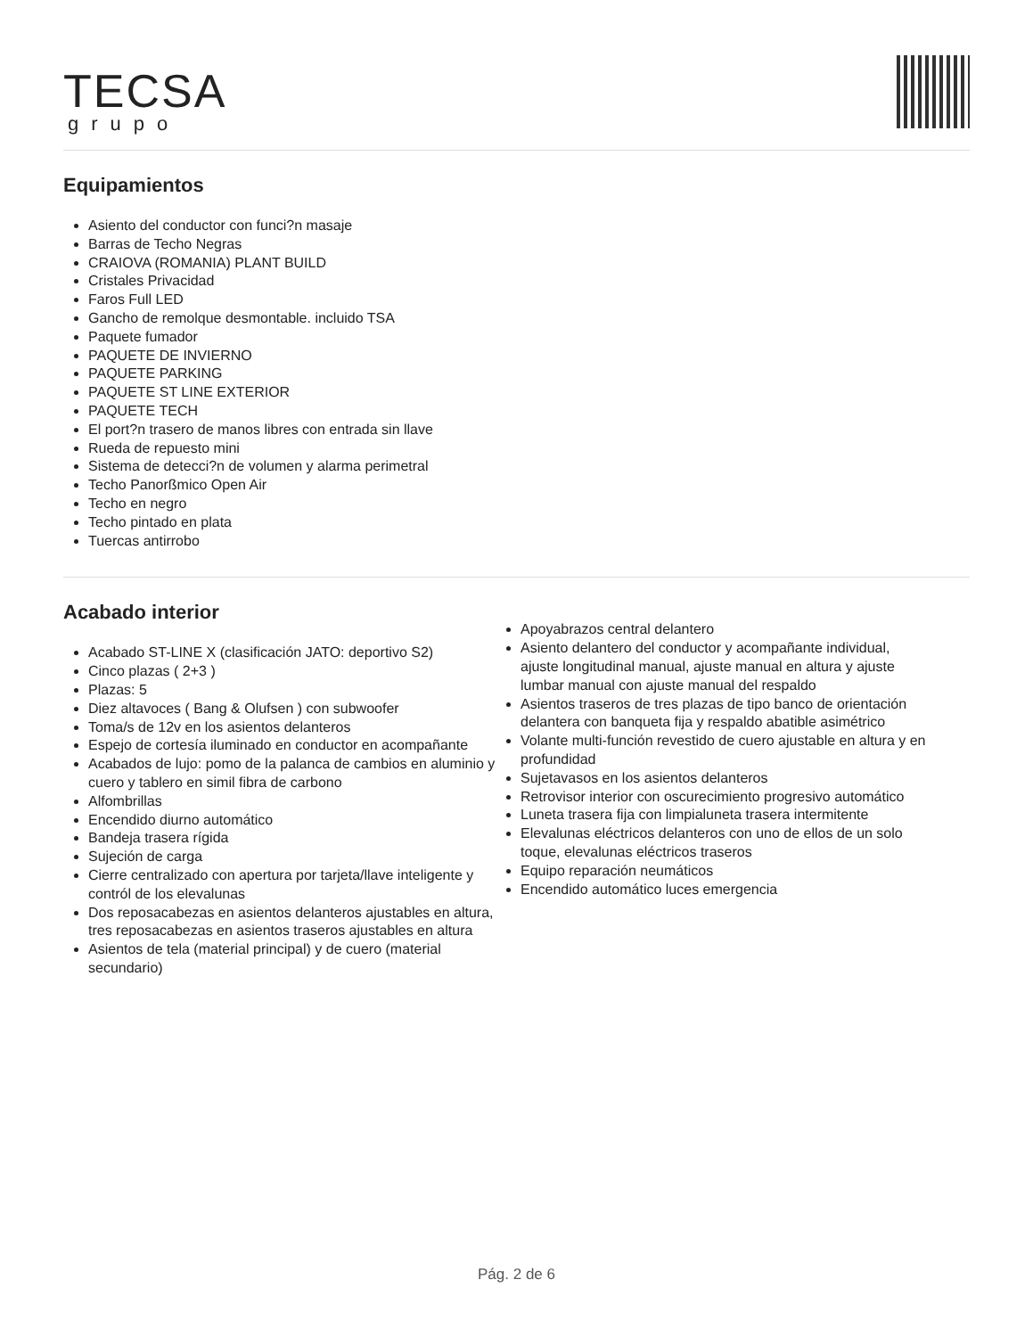TECSA
grupo
Equipamientos
Asiento del conductor con funci?n masaje
Barras de Techo Negras
CRAIOVA (ROMANIA) PLANT BUILD
Cristales Privacidad
Faros Full LED
Gancho de remolque desmontable. incluido TSA
Paquete fumador
PAQUETE DE INVIERNO
PAQUETE PARKING
PAQUETE ST LINE EXTERIOR
PAQUETE TECH
El port?n trasero de manos libres con entrada sin llave
Rueda de repuesto mini
Sistema de detecci?n de volumen y alarma perimetral
Techo Panorßmico Open Air
Techo en negro
Techo pintado en plata
Tuercas antirrobo
Acabado interior
Acabado ST-LINE X (clasificación JATO: deportivo S2)
Cinco plazas ( 2+3 )
Plazas: 5
Diez altavoces ( Bang & Olufsen ) con subwoofer
Toma/s de 12v en los asientos delanteros
Espejo de cortesía iluminado en conductor en acompañante
Acabados de lujo: pomo de la palanca de cambios en aluminio y cuero y tablero en simil fibra de carbono
Alfombrillas
Encendido diurno automático
Bandeja trasera rígida
Sujeción de carga
Cierre centralizado con apertura por tarjeta/llave inteligente y contról de los elevalunas
Dos reposacabezas en asientos delanteros ajustables en altura, tres reposacabezas en asientos traseros ajustables en altura
Asientos de tela (material principal) y de cuero (material secundario)
Apoyabrazos central delantero
Asiento delantero del conductor y acompañante individual, ajuste longitudinal manual, ajuste manual en altura y ajuste lumbar manual con ajuste manual del respaldo
Asientos traseros de tres plazas de tipo banco de orientación delantera con banqueta fija y respaldo abatible asimétrico
Volante multi-función revestido de cuero ajustable en altura y en profundidad
Sujetavasos en los asientos delanteros
Retrovisor interior con oscurecimiento progresivo automático
Luneta trasera fija con limpialuneta trasera intermitente
Elevalunas eléctricos delanteros con uno de ellos de un solo toque, elevalunas eléctricos traseros
Equipo reparación neumáticos
Encendido automático luces emergencia
Pág. 2 de 6